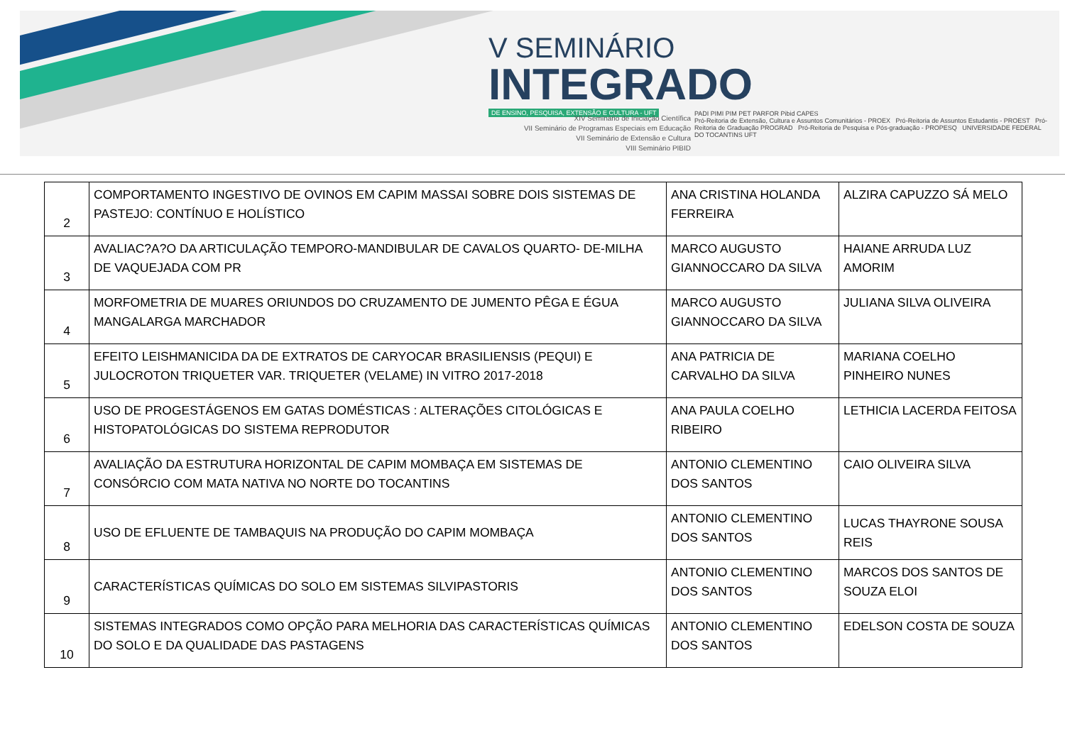V SEMINÁRIO
INTEGRADO
DE ENSINO, PESQUISA, EXTENSÃO E CULTURA - UFT
XIV Seminário de Iniciação Científica
VII Seminário de Programas Especiais em Educação
VII Seminário de Extensão e Cultura
VIII Seminário PIBID
PADI PIMI PIM PET PARFOR Pibid CAPES
Pró-Reitoria de Extensão, Cultura e Assuntos Comunitários - PROEX Pró-Reitoria de Assuntos Estudantis - PROEST Pró-Reitoria de Graduação PROGRAD Pró-Reitoria de Pesquisa e Pós-graduação - PROPESQ UNIVERSIDADE FEDERAL DO TOCANTINS UFT
| 2 | COMPORTAMENTO INGESTIVO DE OVINOS EM CAPIM MASSAI SOBRE DOIS SISTEMAS DE PASTEJO: CONTÍNUO E HOLÍSTICO | ANA CRISTINA HOLANDA FERREIRA | ALZIRA CAPUZZO SÁ MELO |
| 3 | AVALIAC?A?O DA ARTICULAÇÃO TEMPORO-MANDIBULAR DE CAVALOS QUARTO- DE-MILHA DE VAQUEJADA COM PR | MARCO AUGUSTO GIANNOCCARO DA SILVA | HAIANE ARRUDA LUZ AMORIM |
| 4 | MORFOMETRIA DE MUARES ORIUNDOS DO CRUZAMENTO DE JUMENTO PÊGA E ÉGUA MANGALARGA MARCHADOR | MARCO AUGUSTO GIANNOCCARO DA SILVA | JULIANA SILVA OLIVEIRA |
| 5 | EFEITO LEISHMANICIDA DA DE EXTRATOS DE CARYOCAR BRASILIENSIS (PEQUI) E JULOCROTON TRIQUETER VAR. TRIQUETER (VELAME) IN VITRO 2017-2018 | ANA PATRICIA DE CARVALHO DA SILVA | MARIANA COELHO PINHEIRO NUNES |
| 6 | USO DE PROGESTÁGENOS EM GATAS DOMÉSTICAS : ALTERAÇÕES CITOLÓGICAS E HISTOPATOLÓGICAS DO SISTEMA REPRODUTOR | ANA PAULA COELHO RIBEIRO | LETHICIA LACERDA FEITOSA |
| 7 | AVALIAÇÃO DA ESTRUTURA HORIZONTAL DE CAPIM MOMBAÇA EM SISTEMAS DE CONSÓRCIO COM MATA NATIVA NO NORTE DO TOCANTINS | ANTONIO CLEMENTINO DOS SANTOS | CAIO OLIVEIRA SILVA |
| 8 | USO DE EFLUENTE DE TAMBAQUIS NA PRODUÇÃO DO CAPIM MOMBAÇA | ANTONIO CLEMENTINO DOS SANTOS | LUCAS THAYRONE SOUSA REIS |
| 9 | CARACTERÍSTICAS QUÍMICAS DO SOLO EM SISTEMAS SILVIPASTORIS | ANTONIO CLEMENTINO DOS SANTOS | MARCOS DOS SANTOS DE SOUZA ELOI |
| 10 | SISTEMAS INTEGRADOS COMO OPÇÃO PARA MELHORIA DAS CARACTERÍSTICAS QUÍMICAS DO SOLO E DA QUALIDADE DAS PASTAGENS | ANTONIO CLEMENTINO DOS SANTOS | EDELSON COSTA DE SOUZA |